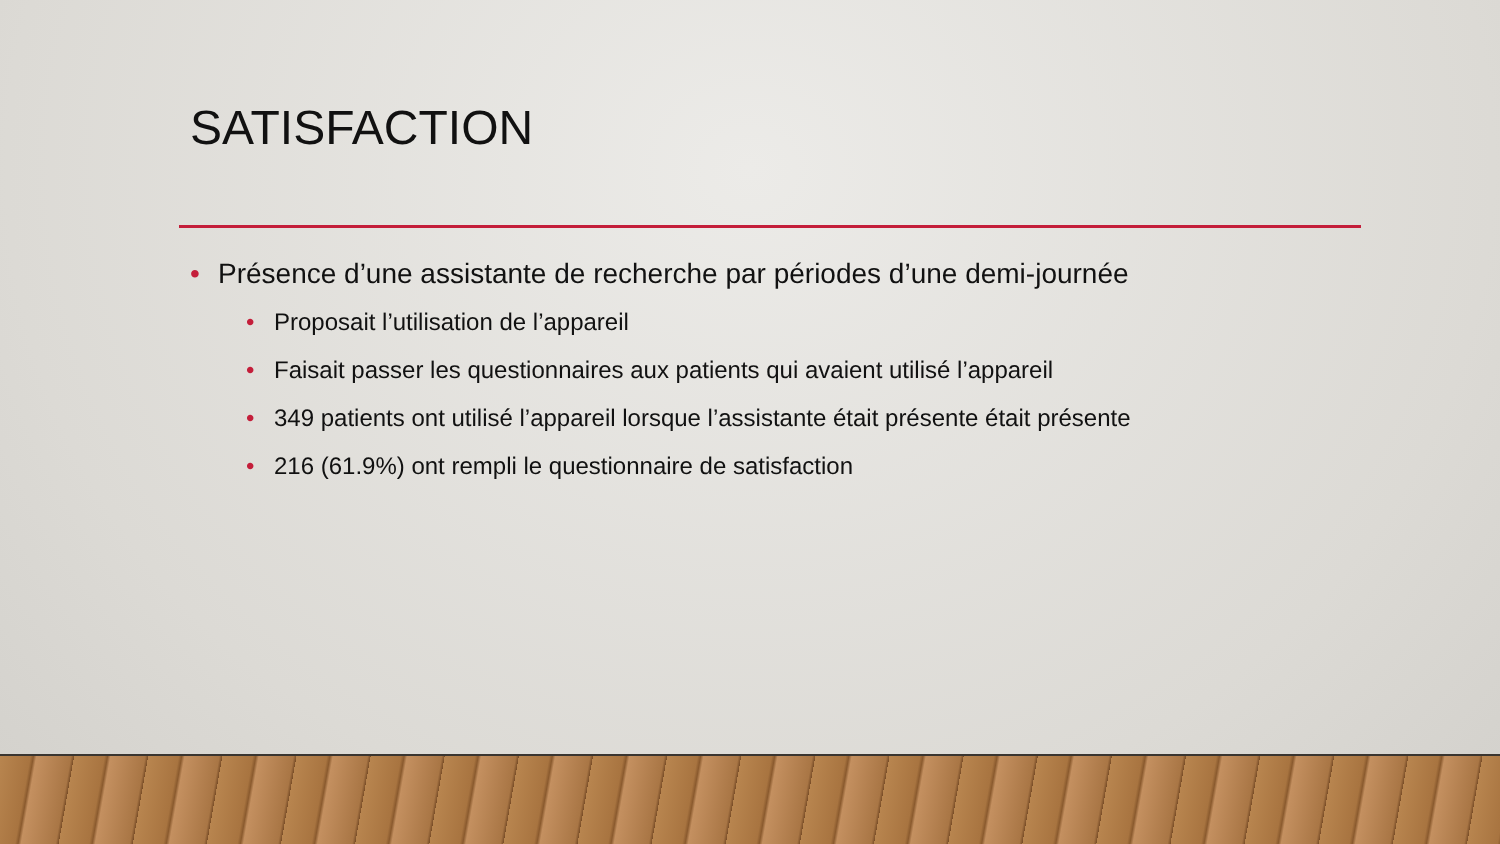SATISFACTION
• Présence d’une assistante de recherche par périodes d’une demi-journée
• Proposait l’utilisation de l’appareil
• Faisait passer les questionnaires aux patients qui avaient utilisé l’appareil
• 349 patients ont utilisé l’appareil lorsque l’assistante était présente était présente
• 216 (61.9%) ont rempli le questionnaire de satisfaction